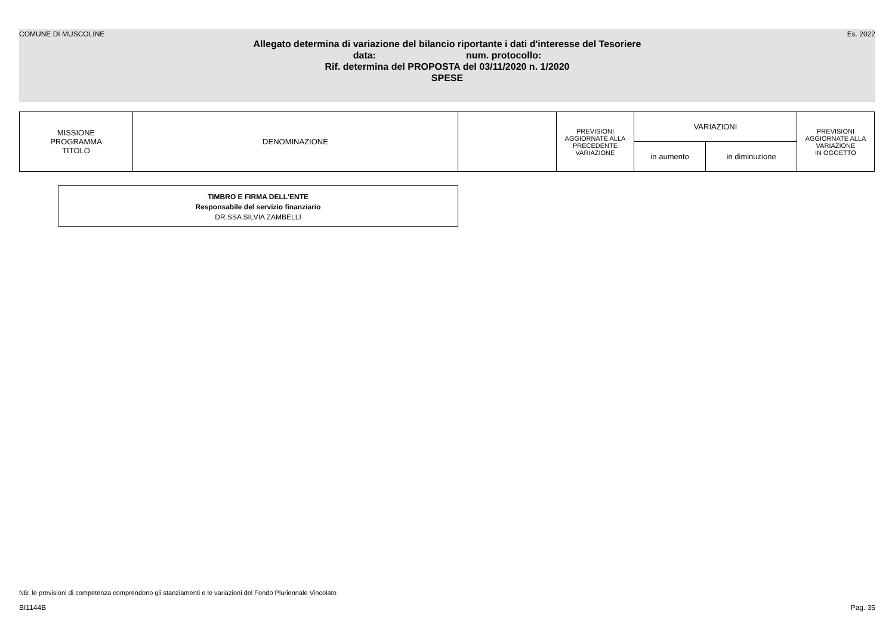COMUNE DI MUSCOLINE Es. 2022
Allegato determina di variazione del bilancio riportante i dati d'interesse del Tesoriere
data: num. protocollo:
Rif. determina del PROPOSTA del 03/11/2020 n. 1/2020
SPESE
| MISSIONE PROGRAMMA TITOLO | DENOMINAZIONE | | PREVISIONI AGGIORNATE ALLA PRECEDENTE VARIAZIONE | VARIAZIONI | | PREVISIONI AGGIORNATE ALLA VARIAZIONE IN OGGETTO |
| --- | --- | --- | --- | --- | --- | --- |
| | | | | in aumento | in diminuzione | |
TIMBRO E FIRMA DELL'ENTE
Responsabile del servizio finanziario
DR.SSA SILVIA ZAMBELLI
NB: le previsioni di competenza comprendono gli stanziamenti e le variazioni del Fondo Pluriennale Vincolato
BI1144B Pag. 35